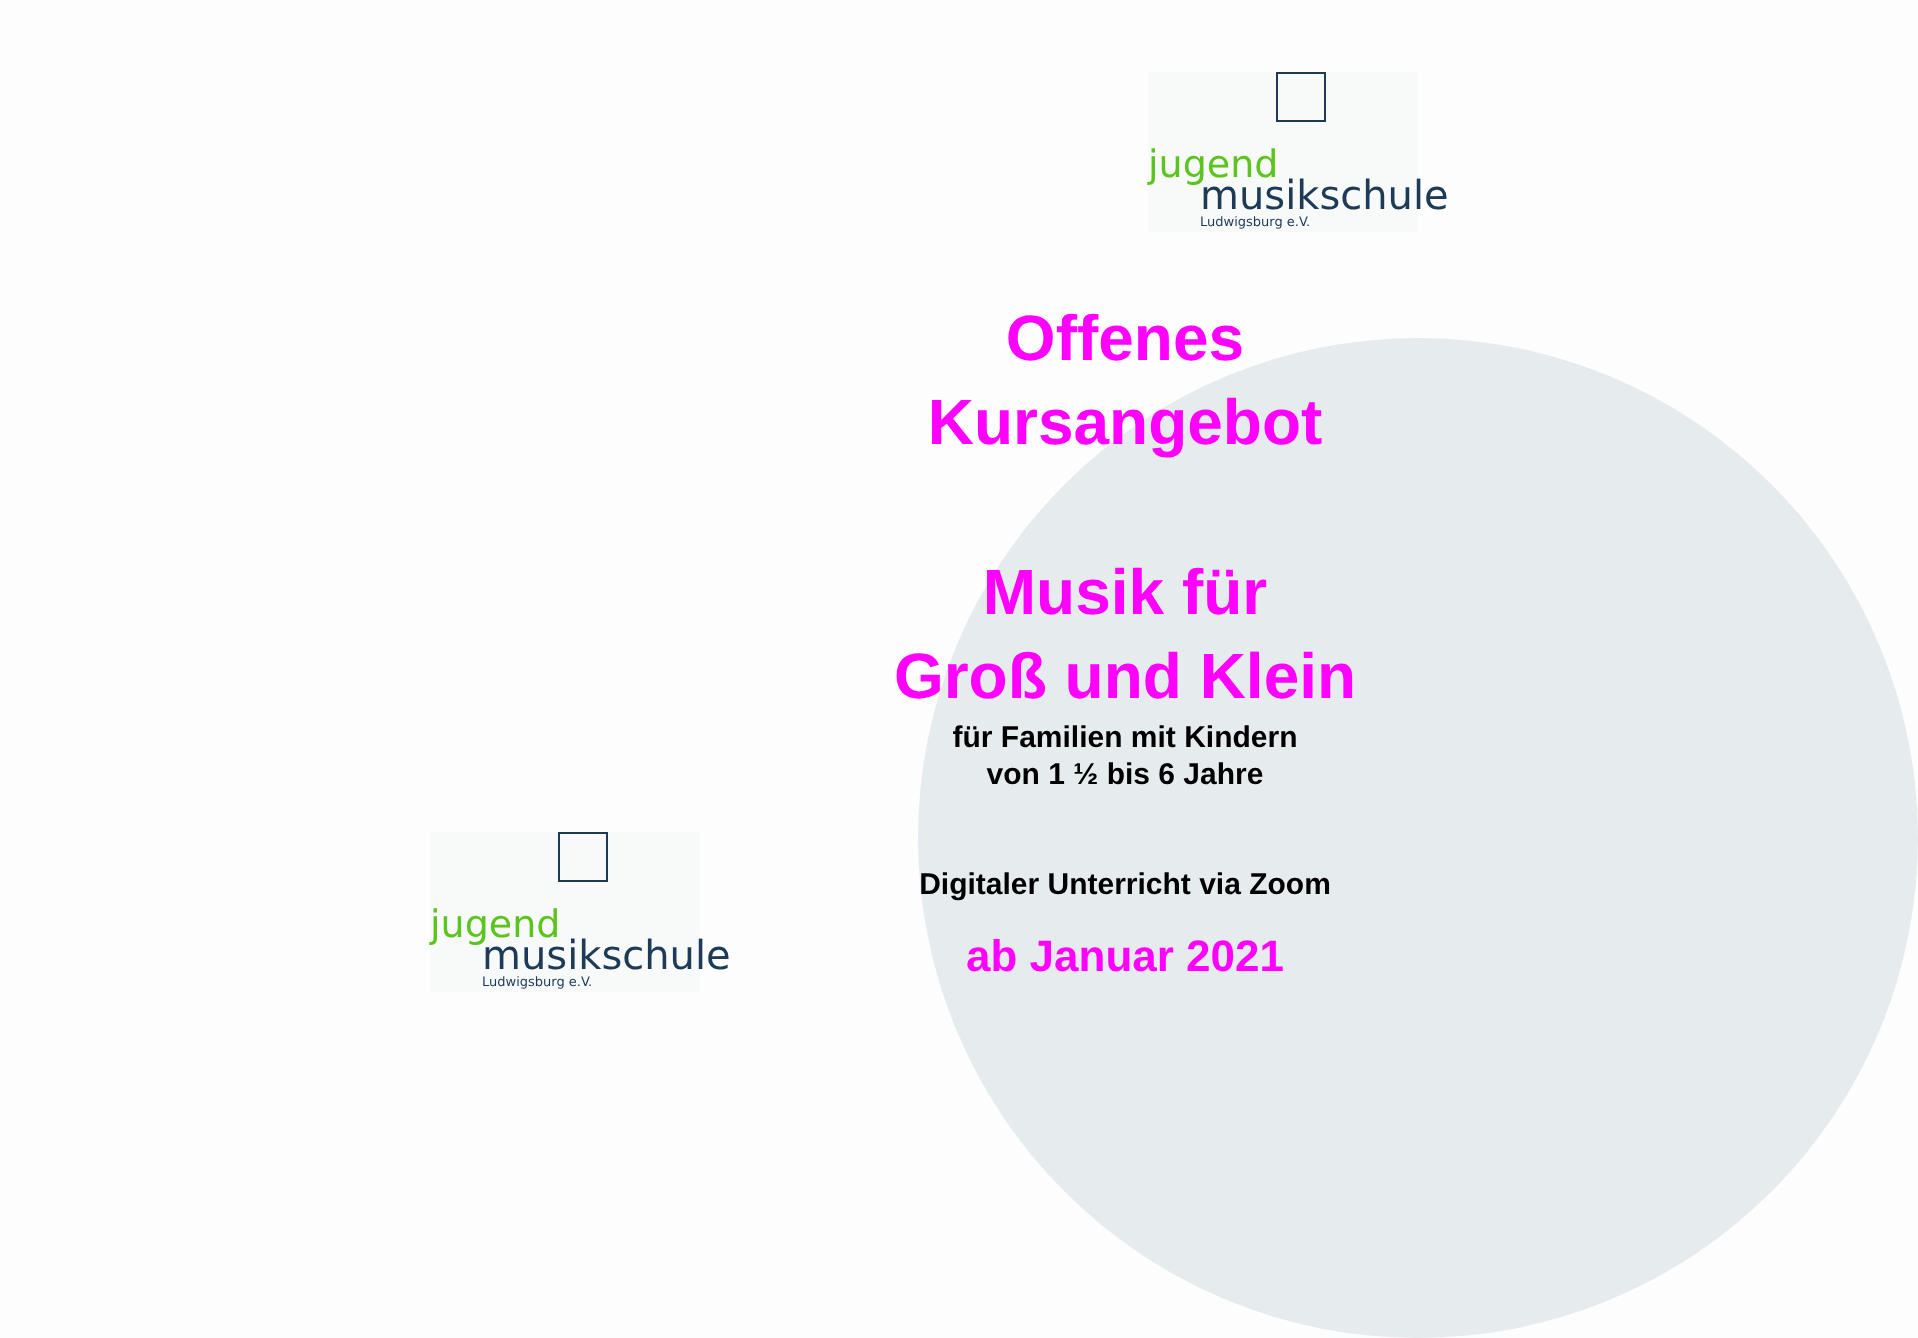jugend
musikschule
Ludwigsburg e.V.
jugend
musikschule
Ludwigsburg e.V.
Offenes
Kursangebot
Musik für
Groß und Klein
für Familien mit Kindern
von 1 ½ bis 6 Jahre
Digitaler Unterricht via Zoom
ab Januar 2021